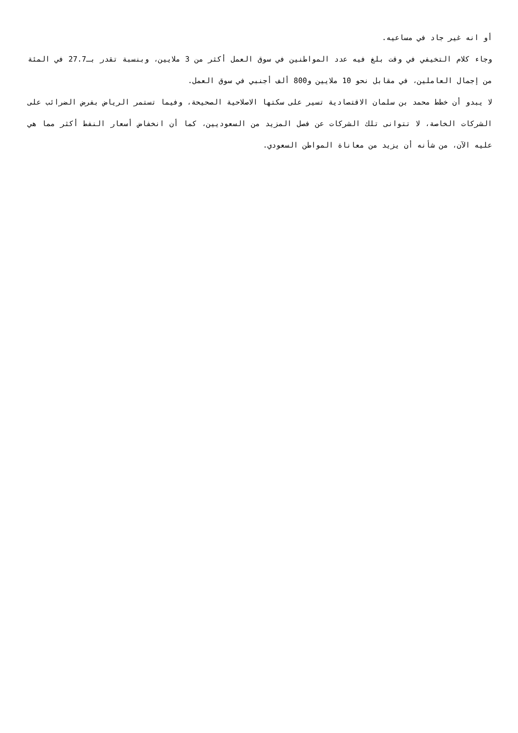أو انه غير جاد في مساعيه.
وجاء كلام التخيفي في وقت بلغ فيه عدد المواطنين في سوق العمل أكثر من 3 ملايين، وبنسبة تقدر بـ27.7 في المئة من إجمال العاملين، في مقابل نحو 10 ملايين و800 ألف أجنبي في سوق العمل.
لا يبدو أن خطط محمد بن سلمان الاقتصادية تسير على سكتها الاصلاحية الصحيحة، وفيما تستمر الرياض بفرض الضرائب على الشركات الخاصة، لا تتوانى تلك الشركات عن فصل المزيد من السعوديين، كما أن انخفاض أسعار النفط أكثر مما هي عليه الآن، من شأنه أن يزيد من معاناة المواطن السعودي.